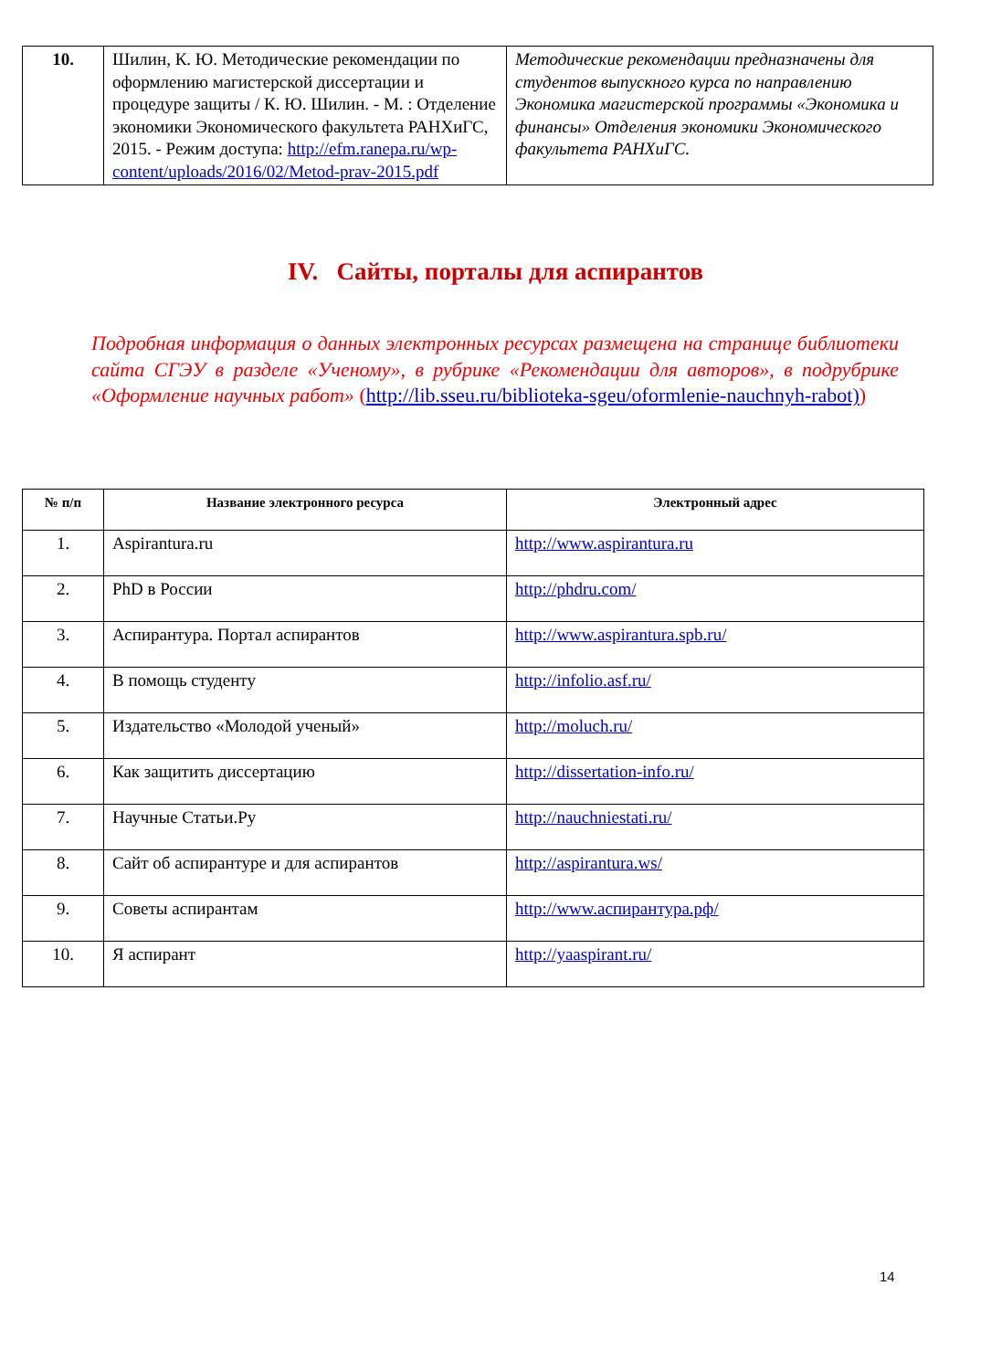| 10. | Шилин, К. Ю. Методические рекомендации по оформлению магистерской диссертации и процедуре защиты / К. Ю. Шилин. - М. : Отделение экономики Экономического факультета РАНХиГС, 2015. - Режим доступа: http://efm.ranepa.ru/wp-content/uploads/2016/02/Metod-prav-2015.pdf | Методические рекомендации предназначены для студентов выпускного курса по направлению Экономика магистерской программы «Экономика и финансы» Отделения экономики Экономического факультета РАНХиГС. |
IV. Сайты, порталы для аспирантов
Подробная информация о данных электронных ресурсах размещена на странице библиотеки сайта СГЭУ в разделе «Ученому», в рубрике «Рекомендации для авторов», в подрубрике «Оформление научных работ» (http://lib.sseu.ru/biblioteka-sgeu/oformlenie-nauchnyh-rabot))
| № п/п | Название электронного ресурса | Электронный адрес |
| --- | --- | --- |
| 1. | Aspirantura.ru | http://www.aspirantura.ru |
| 2. | PhD в России | http://phdru.com/ |
| 3. | Аспирантура. Портал аспирантов | http://www.aspirantura.spb.ru/ |
| 4. | В помощь студенту | http://infolio.asf.ru/ |
| 5. | Издательство «Молодой ученый» | http://moluch.ru/ |
| 6. | Как защитить диссертацию | http://dissertation-info.ru/ |
| 7. | Научные Статьи.Ру | http://nauchniestati.ru/ |
| 8. | Сайт об аспирантуре и для аспирантов | http://aspirantura.ws/ |
| 9. | Советы аспирантам | http://www.аспирантура.рф/ |
| 10. | Я аспирант | http://yaaspirant.ru/ |
14